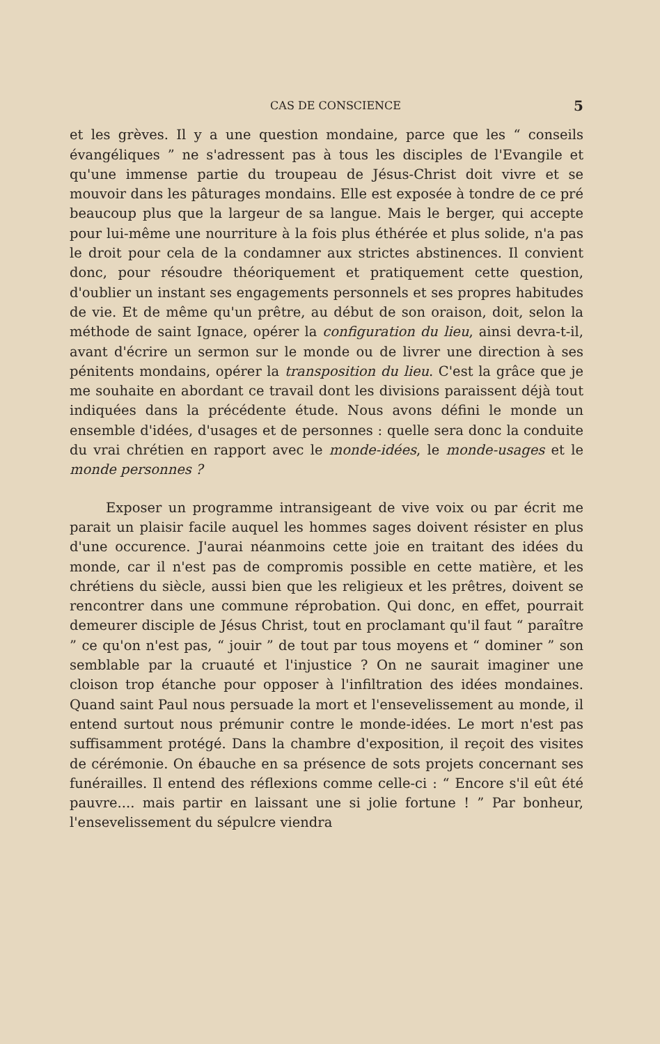CAS DE CONSCIENCE 5
et les grèves. Il y a une question mondaine, parce que les “ conseils évangéliques ” ne s'adressent pas à tous les disciples de l'Evangile et qu'une immense partie du troupeau de Jésus-Christ doit vivre et se mouvoir dans les pâturages mondains. Elle est exposée à tondre de ce pré beaucoup plus que la largeur de sa langue. Mais le berger, qui accepte pour lui-même une nourriture à la fois plus éthérée et plus solide, n'a pas le droit pour cela de la condamner aux strictes abstinences. Il convient donc, pour résoudre théoriquement et pratiquement cette question, d'oublier un instant ses engagements personnels et ses propres habitudes de vie. Et de même qu'un prêtre, au début de son oraison, doit, selon la méthode de saint Ignace, opérer la configuration du lieu, ainsi devra-t-il, avant d'écrire un sermon sur le monde ou de livrer une direction à ses pénitents mondains, opérer la transposition du lieu. C'est la grâce que je me souhaite en abordant ce travail dont les divisions paraissent déjà tout indiquées dans la précédente étude. Nous avons défini le monde un ensemble d'idées, d'usages et de personnes : quelle sera donc la conduite du vrai chrétien en rapport avec le monde-idées, le monde-usages et le monde personnes ?
Exposer un programme intransigeant de vive voix ou par écrit me parait un plaisir facile auquel les hommes sages doivent résister en plus d'une occurence. J'aurai néanmoins cette joie en traitant des idées du monde, car il n'est pas de compromis possible en cette matière, et les chrétiens du siècle, aussi bien que les religieux et les prêtres, doivent se rencontrer dans une commune réprobation. Qui donc, en effet, pourrait demeurer disciple de Jésus Christ, tout en proclamant qu'il faut “ paraître ” ce qu'on n'est pas, “ jouir ” de tout par tous moyens et “ dominer ” son semblable par la cruauté et l'injustice ? On ne saurait imaginer une cloison trop étanche pour opposer à l'infiltration des idées mondaines. Quand saint Paul nous persuade la mort et l'ensevelissement au monde, il entend surtout nous prémunir contre le monde-idées. Le mort n'est pas suffisamment protégé. Dans la chambre d'exposition, il reçoit des visites de cérémonie. On ébauche en sa présence de sots projets concernant ses funérailles. Il entend des réflexions comme celle-ci : “ Encore s'il eût été pauvre.... mais partir en laissant une si jolie fortune ! ” Par bonheur, l'ensevelissement du sépulcre viendra